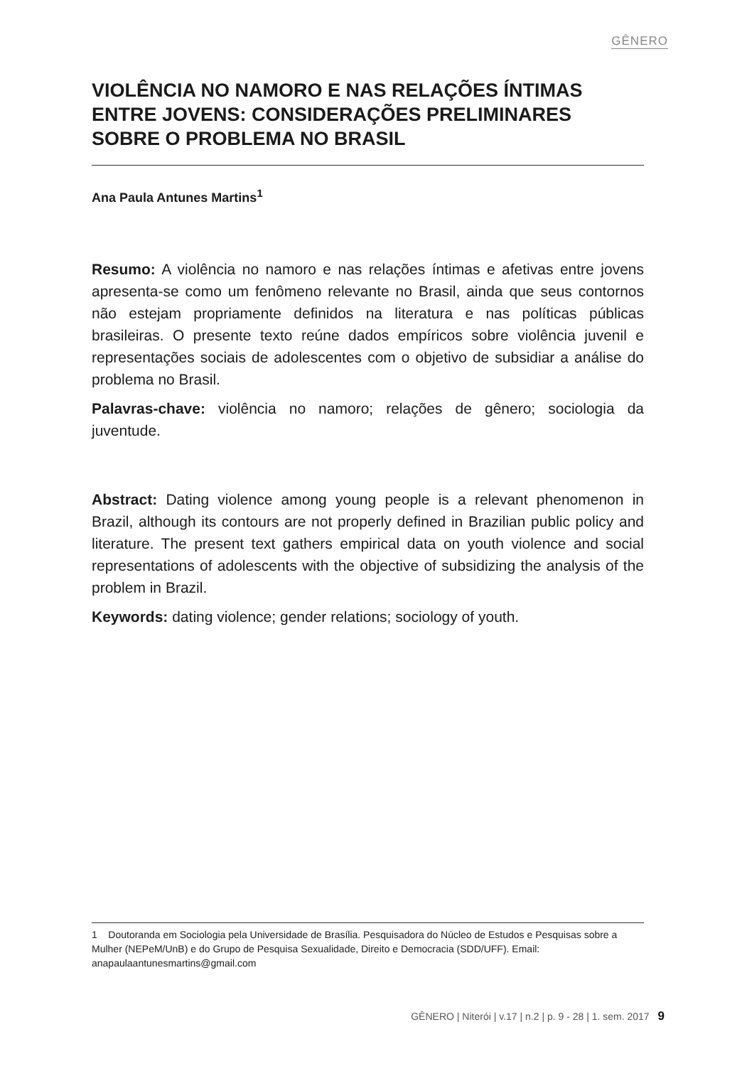GÊNERO
VIOLÊNCIA NO NAMORO E NAS RELAÇÕES ÍNTIMAS ENTRE JOVENS: CONSIDERAÇÕES PRELIMINARES SOBRE O PROBLEMA NO BRASIL
Ana Paula Antunes Martins<sup>1</sup>
Resumo: A violência no namoro e nas relações íntimas e afetivas entre jovens apresenta-se como um fenômeno relevante no Brasil, ainda que seus contornos não estejam propriamente definidos na literatura e nas políticas públicas brasileiras. O presente texto reúne dados empíricos sobre violência juvenil e representações sociais de adolescentes com o objetivo de subsidiar a análise do problema no Brasil.
Palavras-chave: violência no namoro; relações de gênero; sociologia da juventude.
Abstract: Dating violence among young people is a relevant phenomenon in Brazil, although its contours are not properly defined in Brazilian public policy and literature. The present text gathers empirical data on youth violence and social representations of adolescents with the objective of subsidizing the analysis of the problem in Brazil.
Keywords: dating violence; gender relations; sociology of youth.
1 Doutoranda em Sociologia pela Universidade de Brasília. Pesquisadora do Núcleo de Estudos e Pesquisas sobre a Mulher (NEPeM/UnB) e do Grupo de Pesquisa Sexualidade, Direito e Democracia (SDD/UFF). Email: anapaulaantunesmartins@gmail.com
GÊNERO | Niterói | v.17 | n.2 | p. 9 - 28 | 1. sem. 2017 9